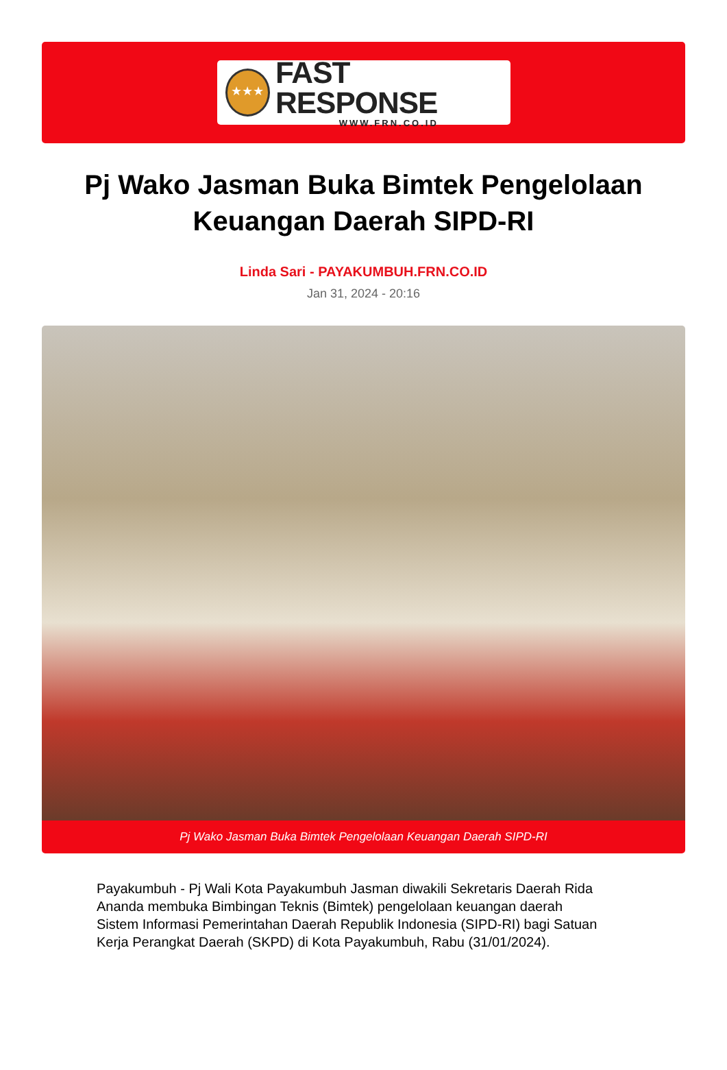★★★
FAST RESPONSE
WWW.FRN.CO.ID
Pj Wako Jasman Buka Bimtek Pengelolaan Keuangan Daerah SIPD-RI
Linda Sari - PAYAKUMBUH.FRN.CO.ID
Jan 31, 2024 - 20:16
Pj Wako Jasman Buka Bimtek Pengelolaan Keuangan Daerah SIPD-RI
Payakumbuh - Pj Wali Kota Payakumbuh Jasman diwakili Sekretaris Daerah Rida Ananda membuka Bimbingan Teknis (Bimtek) pengelolaan keuangan daerah Sistem Informasi Pemerintahan Daerah Republik Indonesia (SIPD-RI) bagi Satuan Kerja Perangkat Daerah (SKPD) di Kota Payakumbuh, Rabu (31/01/2024).